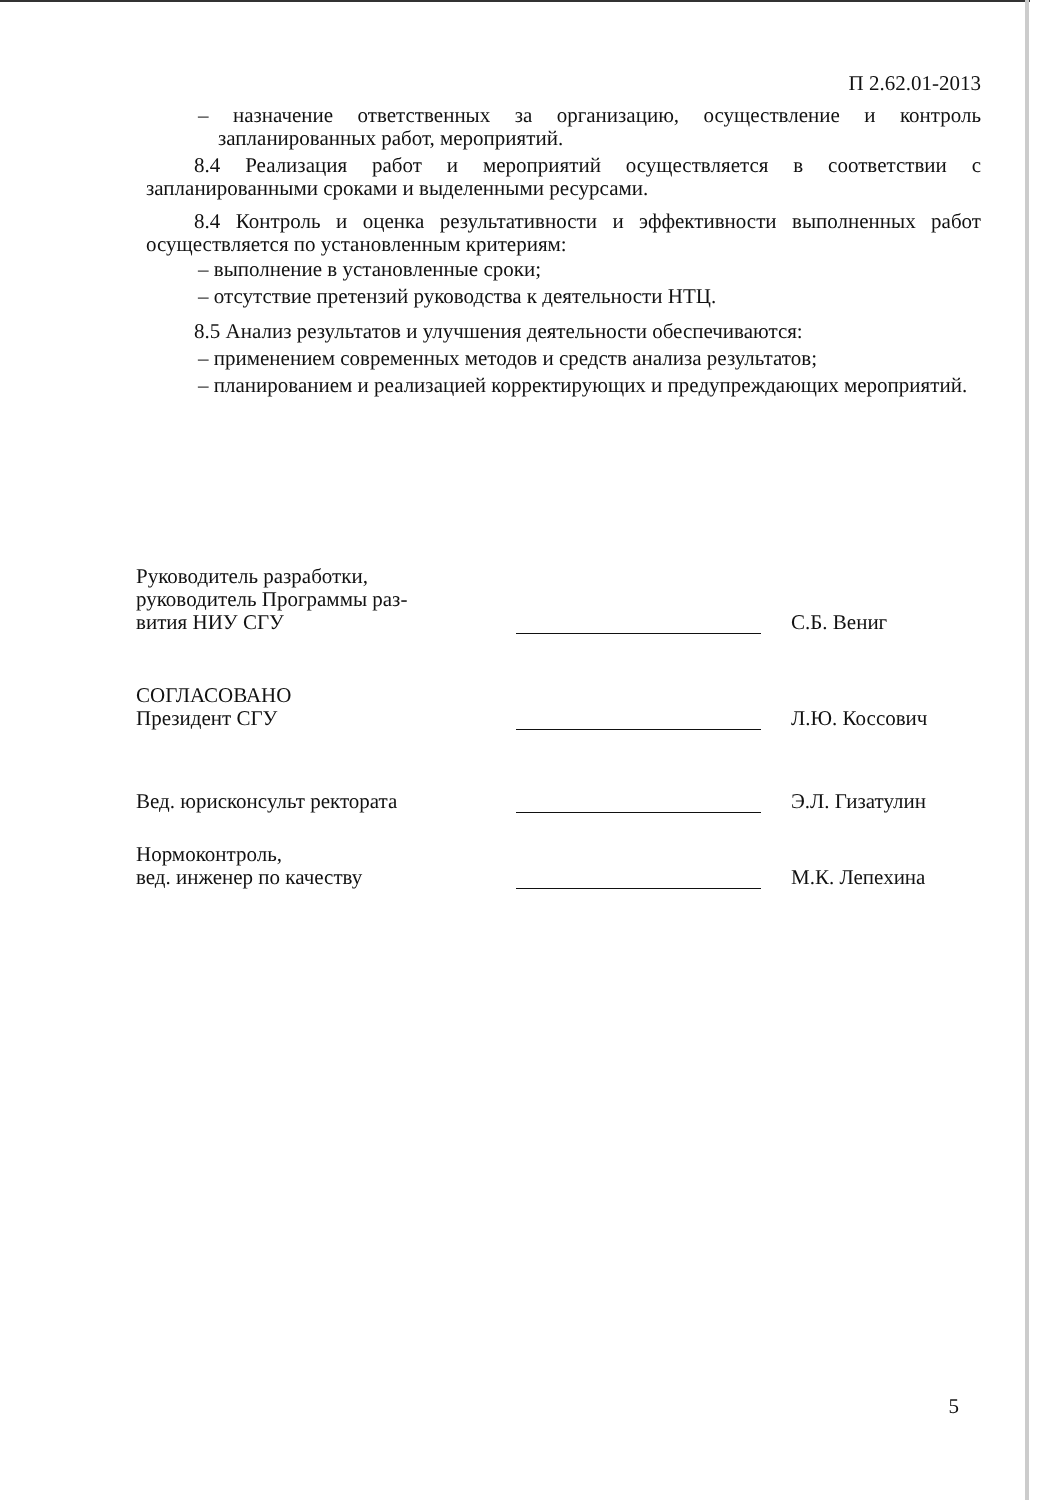П 2.62.01-2013
– назначение ответственных за организацию, осуществление и контроль запланированных работ, мероприятий.
8.4 Реализация работ и мероприятий осуществляется в соответствии с запланированными сроками и выделенными ресурсами.
8.4 Контроль и оценка результативности и эффективности выполненных работ осуществляется по установленным критериям:
– выполнение в установленные сроки;
– отсутствие претензий руководства к деятельности НТЦ.
8.5 Анализ результатов и улучшения деятельности обеспечиваются:
– применением современных методов и средств анализа результатов;
– планированием и реализацией корректирующих и предупреждающих мероприятий.
Руководитель разработки,
руководитель Программы раз-
вития НИУ СГУ
С.Б. Вениг
СОГЛАСОВАНО
Президент СГУ
Л.Ю. Коссович
Вед. юрисконсульт ректората
Э.Л. Гизатулин
Нормоконтроль,
вед. инженер по качеству
М.К. Лепехина
5